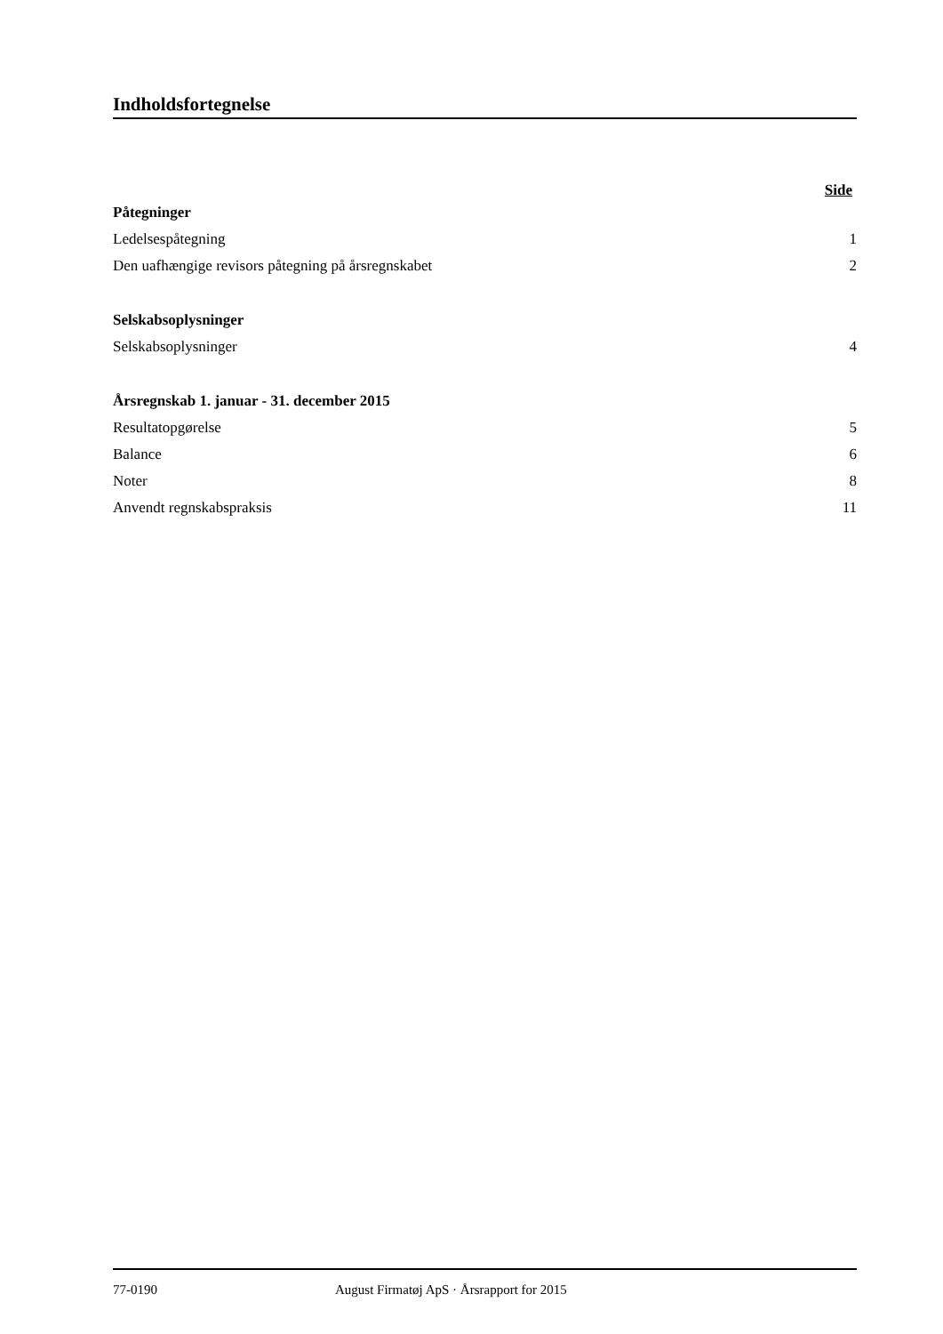Indholdsfortegnelse
Side
Påtegninger
Ledelsespåtegning 1
Den uafhængige revisors påtegning på årsregnskabet 2
Selskabsoplysninger
Selskabsoplysninger 4
Årsregnskab 1. januar - 31. december 2015
Resultatopgørelse 5
Balance 6
Noter 8
Anvendt regnskabspraksis 11
77-0190 August Firmatøj ApS · Årsrapport for 2015